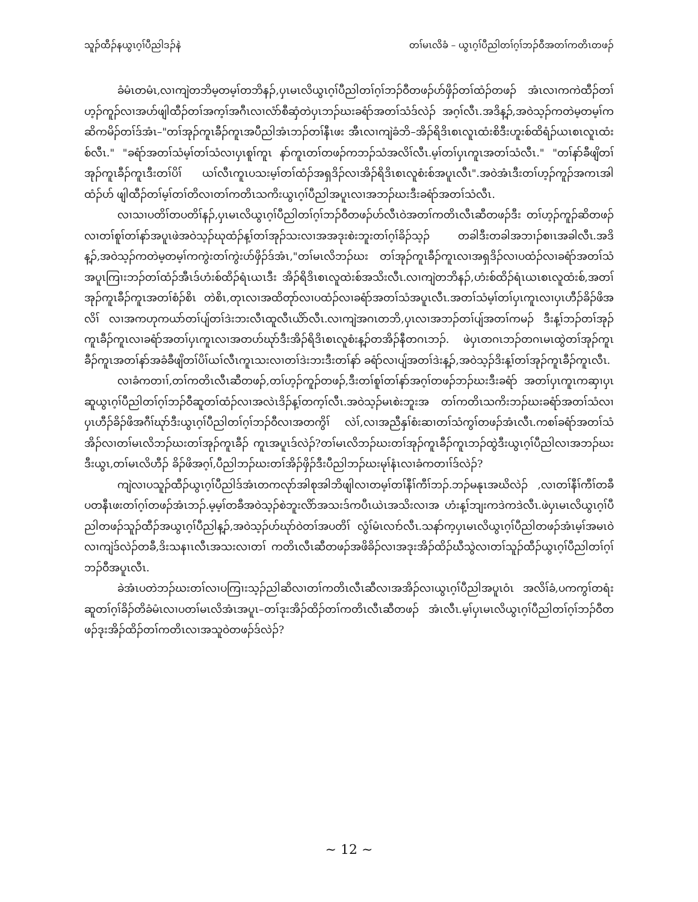သူၣ်ထီၣ်နယွၤဂ့ၢ်ပီညါဒၣ်နဲ တၢ်မၤလိခံ – ယွၤဂ့ၢ်ပီညါတၢ်ဂ့ၢ်ဘၣ်ဝီအတၢ်ကတိၤတဖၣ်
ခံမံၤတမံၤ,လၢကျဲတဘိမ့တမ့ၢ်တဘိနၣ်,ပှၤမၤလိယွၤဂ့ၢ်ပီညါတၢ်ဂ့ၢ်ဘၣ်ဝီတဖၣ်ဟ်ဖှိၣ်တၢ်ထံၣ်တဖၣ် အံၤလၢကကဲထီၣ်တၢ်ဟ့ၣ်ကူၣ်လၢအဟ်ဖျါထီၣ်တၢ်အက့ၢ်အဂီၤလၢလံာ်စီဆှံတဲပှၤဘၣ်ဃးခရံာ်အတၢ်သံဒ်လဲၣ် အဂ့ၢ်လီၤ.အဒိန့ၣ်,အဝဲသ့ၣ်ကတဲမ့တမ့ၢ်ကဆိကမိၣ်တၢ်ဒ်အံၤ–"တၢ်အုၣ်ကူၤခီၣ်ကူၤအပီညါအံၤဘၣ်တၢ်နီၤဖး အီၤလၢကျဲခံဘိ–အိၣ်ရိဒိၤစၤလူၤထံးစိဒီးဟူးစ်ထိရံၣ်ယၤစၤလူၤထံးစ်လီၤ." "ခရံာ်အတၢ်သံမ့ၢ်တၢ်သံလၢပှၤစူၢ်ကူၤ နာ်ကူၤတၢ်တဖၣ်ကဘၣ်သံအလိၢ်လီၤ.မ့ၢ်တၢ်ပှၤကူၤအတၢ်သံလီၤ." "တၢ်နာ်ခီဖျိတၢ်အုၣ်ကူၤခီၣ်ကူၤဒီးတၢ်ပိၢ် ယၢ်လီၤကူၤပသးမ့ၢ်တၢ်ထံၣ်အရှဒိၣ်လၢအိၣ်ရိဒိၤစၤလူစံးစ်အပူၤလီၤ".အဝဲအံၤဒီးတၢ်ဟ့ၣ်ကူၣ်အကၤအါထံၣ်ဟ် ဖျါထီၣ်တၢ်မ့ၢ်တၢ်တိလၢတၢ်ကတိၤသကိးယွၤဂ့ၢ်ပီညါအပူၤလၢအဘၣ်ဃးဒီးခရံာ်အတၢ်သံလီၤ.
လၢသၢပတိၢ်တပတိၢ်နၣ်,ပှၤမၤလိယွၤဂ့ၢ်ပီညါတၢ်ဂ့ၢ်ဘၣ်ဝီတဖၣ်ဟ်လီၤဝဲအတၢ်ကတိၤလီၤဆီတဖၣ်ဒီး တၢ်ဟ့ၣ်ကူၣ်ဆိတဖၣ်လၢတၢ်စူၢ်တၢ်နာ်အပူၤဖဲအဝဲသ့ၣ်ဃုထံၣ်န့ၢ်တၢ်အုၣ်သးလၢအအဒုးစဲးဘူးတၢ်ဂ့ၢ်ခိၣ်သ့ၣ် တခါဒီးတခါအဘၢၣ်စၢၤအခါလီၤ.အဒိန့ၣ်,အဝဲသ့ၣ်ကတဲမ့တမ့ၢ်ကကွဲးတၢ်ကွဲးဟ်ဖှိၣ်ဒ်အံၤ,"တၢ်မၤလိဘၣ်ဃး တၢ်အုၣ်ကူၤခီၣ်ကူၤလၢအရှဒိၣ်လၢပထံၣ်လၢခရံာ်အတၢ်သံအပူၤကြၢးဘၣ်တၢ်ထံၣ်အီၤဒ်ဟံးစ်ထိၣ်ရံၤယၤဒီး အိၣ်ရိဒိၤစၤလူထဲးစ်အသိးလီၤ.လၢကျဲတဘိနၣ်,ဟံးစ်ထိၣ်ရံၤယၤစၤလူထံးစ်,အတၢ်အုၣ်ကူၤခီၣ်ကူၤအတၢ်စံၣ်စိၤ တဲစိၤ,တုၤလၢအထိတုာ်လၢပထံၣ်လၢခရံာ်အတၢ်သံအပူၤလီၤ.အတၢ်သံမ့ၢ်တၢ်ပှၤကူၤလၢပှၤဟီၣ်ခိၣ်ဖိအလိၢ် လၢအကဟုကယာ်တၢ်ပျ်တၢ်ဒဲးဘးလီၤထူလီၤယိာ်လီၤ.လၢကျဲအဂၤတဘိ,ပှၤလၢအဘၣ်တၢ်ပျ်အတၢ်ကမၣ် ဒီးန့ၢ်ဘၣ်တၢ်အုၣ်ကူၤခီၣ်ကူၤလၢခရံာ်အတၢ်ပှၤကူၤလၢအတဟ်ဃုာ်ဒီးအိၣ်ရိဒိၤစၤလူစံးန့ၣ်တအိၣ်နီတဂၤဘၣ်. ဖဲပှၤတဂၤဘၣ်တဂၤမၤထွဲတၢ်အုၣ်ကူၤခီၣ်ကူၤအတၢ်နာ်အခံခီဖျိတၢ်ပိၢ်ယၢ်လီၤကူၤသးလၢတၢ်ဒဲးဘးဒီးတၢ်နာ် ခရံာ်လၢပျ်အတၢ်ဒဲးန့ၣ်,အဝဲသ့ၣ်ဒိးန့ၢ်တၢ်အုၣ်ကူၤခီၣ်ကူၤလီၤ.
လၢခံကတၢၢ်,တၢ်ကတိၤလီၤဆီတဖၣ်,တၢ်ဟ့ၣ်ကူၣ်တဖၣ်,ဒီးတၢ်စူၢ်တၢ်နာ်အဂ့ၢ်တဖၣ်ဘၣ်ဃးဒီးခရံာ် အတၢ်ပှၤကူၤကဆှၢပှၤဆူယွၤဂ့ၢ်ပီညါတၢ်ဂ့ၢ်ဘၣ်ဝီဆူတၢ်ထံၣ်လၢအလဲၤဒိၣ်န့ၢ်တက့ၢ်လီၤ.အဝဲသ့ၣ်မၤစဲးဘူးအ တၢ်ကတိၤသကိးဘၣ်ဃးခရံာ်အတၢ်သံလၢပှၤဟီၣ်ခိၣ်ဖိအဂီၢ်ဃုာ်ဒီးယွၤဂ့ၢ်ပီညါတၢ်ဂ့ၢ်ဘၣ်ဝီလၢအတကွိၢ် လဲၢ်,လၢအညီနှၢ်စံးဆၢတၢ်သံကွၢ်တဖၣ်အံၤလီၤ.ကစၢ်ခရံာ်အတၢ်သံအိၣ်လၢတၢ်မၤလိဘၣ်ဃးတၢ်အုၣ်ကူၤခီၣ် ကူၤအပူၤဒ်လဲၣ်?တၢ်မၤလိဘၣ်ဃးတၢ်အုၣ်ကူၤခီၣ်ကူၤဘၣ်ထွဲဒီးယွၤဂ့ၢ်ပီညါလၢအဘၣ်ဃးဒီးယွၤ,တၢ်မၤလိဟီၣ် ခိၣ်ဖိအဂ့ၢ်,ပီညါဘၣ်ဃးတၢ်အိၣ်ဖှိၣ်ဒီးပီညါဘၣ်ဃးမုၢ်နံၤလၢခံကတၢၢ်ဒ်လဲၣ်?
ကျဲလၢပသူၣ်ထီၣ်ယွၤဂ့ၢ်ပီညါဒ်အံၤတကလုာ်အါစုအါဘိဖျါလၢတမ့ၢ်တၢ်နီၢ်ကီၢ်ဘၣ်.ဘၣ်မနုၤအဃိလဲၣ် ,လၢတၢ်နီၢ်ကီၢ်တခီပတနီၤဖးတၢ်ဂ့ၢ်တဖၣ်အံၤဘၣ်.မ့မ့ၢ်တခီအဝဲသ့ၣ်စဲဘူးလိာ်အသးဒ်ကပီၤယဲၤအသိးလၢအ ဟံးန့ၢ်ဘျးကဒဲကဒဲလီၤ.ဖဲပှၤမၤလိယွၤဂ့ၢ်ပီညါတဖၣ်သူၣ်ထီၣ်အယွၤဂ့ၢ်ပီညါန့ၣ်,အဝဲသ့ၣ်ဟ်ဃုာ်ဝဲတၢ်အပတိၢ် လွံၢ်မံၤလၢာ်လီၤ.သနာ်က့ပှၤမၤလိယွၤဂ့ၢ်ပီညါတဖၣ်အံၤမ့ၢ်အမၤဝဲလၢကျဲဒ်လဲၣ်တခီ,ဒိးသနၢၤလီၤအသးလၢတၢ် ကတိၤလီၤဆီတဖၣ်အဖိခိၣ်လၢအဒုးအိၣ်ထိၣ်ဃီသွဲလၢတၢ်သူၣ်ထီၣ်ယွၤဂ့ၢ်ပီညါတၢ်ဂ့ၢ်ဘၣ်ဝီအပူၤလီၤ.
ခဲအံၤပတဲဘၣ်ဃးတၢ်လၢပကြၢးသ့ၣ်ညါဆိလၢတၢ်ကတိၤလီၤဆီလၢအအိၣ်လၢယွၤဂ့ၢ်ပီညါအပူၤဝံၤ အလိၢ်ခံ,ပကကွၢ်တရံးဆူတၢ်ဂ့ၢ်ခိၣ်တိခံမံၤလၢပတၢ်မၤလိအံၤအပူၤ–တၢ်ဒုးအိၣ်ထိၣ်တၢ်ကတိၤလီၤဆီတဖၣ် အံၤလီၤ.မ့ၢ်ပှၤမၤလိယွၤဂ့ၢ်ပီညါတၢ်ဂ့ၢ်ဘၣ်ဝီတဖၣ်ဒုးအိၣ်ထိၣ်တၢ်ကတိၤလၢအသူဝဲတဖၣ်ဒ်လဲၣ်?
~ 12 ~